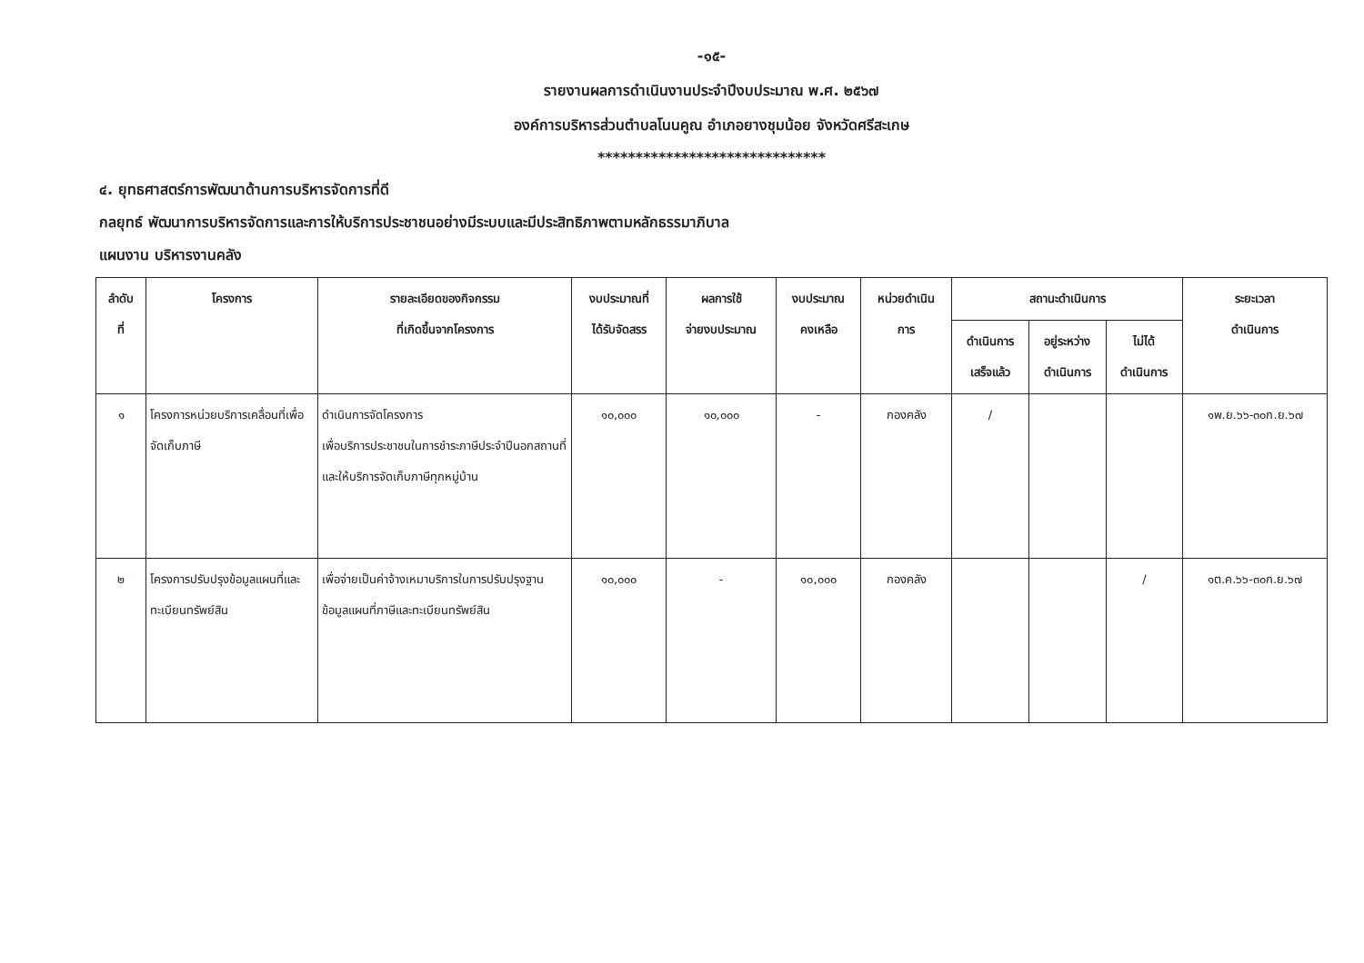-๑๕-
รายงานผลการดำเนินงานประจำปีงบประมาณ พ.ศ. ๒๕๖๗
องค์การบริหารส่วนตำบลโนนคูณ อำเภอยางชุมน้อย จังหวัดศรีสะเกษ
******************************
๔. ยุทธศาสตร์การพัฒนาด้านการบริหารจัดการที่ดี
กลยุทธ์ พัฒนาการบริหารจัดการและการให้บริการประชาชนอย่างมีระบบและมีประสิทธิภาพตามหลักธรรมาภิบาล
แผนงาน บริหารงานคลัง
| ลำดับ ที่ | โครงการ | รายละเอียดของกิจกรรม ที่เกิดขึ้นจากโครงการ | งบประมาณที่ ได้รับจัดสรร | ผลการใช้ จ่ายงบประมาณ | งบประมาณ คงเหลือ | หน่วยดำเนิน การ | สถานะดำเนินการ | | | ระยะเวลา ดำเนินการ |
| --- | --- | --- | --- | --- | --- | --- | --- | --- | --- | --- |
| | | | | | | | ดำเนินการ เสร็จแล้ว | อยู่ระหว่าง ดำเนินการ | ไม่ได้ ดำเนินการ | |
| ๑ | โครงการหน่วยบริการเคลื่อนที่เพื่อจัดเก็บภาษี | ดำเนินการจัดโครงการ เพื่อบริการประชาชนในการชำระภาษีประจำปีนอกสถานที่และให้บริการจัดเก็บภาษีทุกหมู่บ้าน | ๑๐,๐๐๐ | ๑๐,๐๐๐ | - | กองคลัง | / | | | ๑พ.ย.๖๖-๓๐ก.ย.๖๗ |
| ๒ | โครงการปรับปรุงข้อมูลแผนที่และทะเบียนทรัพย์สิน | เพื่อจ่ายเป็นค่าจ้างเหมาบริการในการปรับปรุงฐานข้อมูลแผนที่ภาษีและทะเบียนทรัพย์สิน | ๑๐,๐๐๐ | - | ๑๐,๐๐๐ | กองคลัง | | | / | ๑ต.ค.๖๖-๓๐ก.ย.๖๗ |